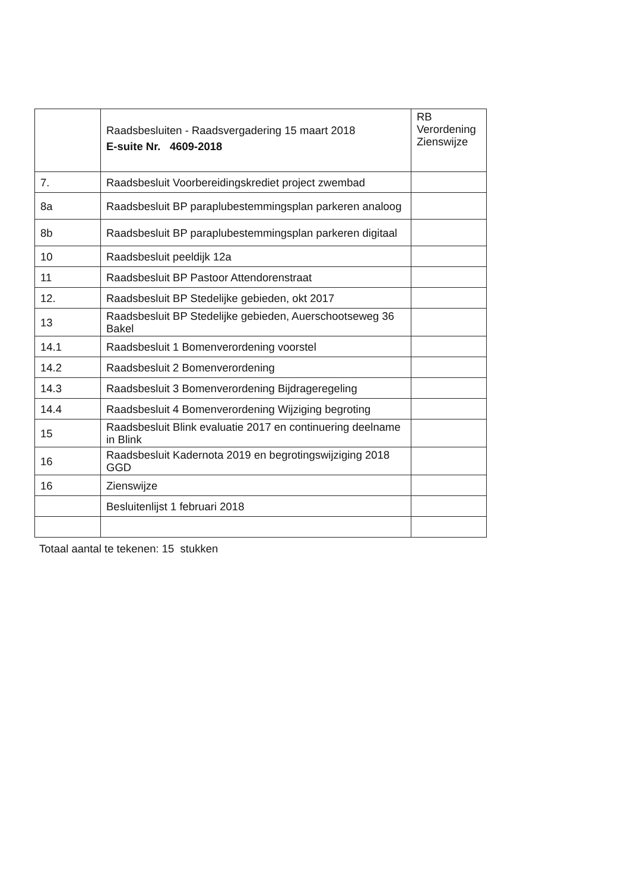| | Raadsbesluiten - Raadsvergadering 15 maart 2018 E-suite Nr. 4609-2018 | RB Verordening Zienswijze |
| --- | --- | --- |
| 7. | Raadsbesluit Voorbereidingskrediet project zwembad | |
| 8a | Raadsbesluit BP paraplubestemmingsplan parkeren analoog | |
| 8b | Raadsbesluit BP paraplubestemmingsplan parkeren digitaal | |
| 10 | Raadsbesluit peeldijk 12a | |
| 11 | Raadsbesluit BP Pastoor Attendorenstraat | |
| 12. | Raadsbesluit BP Stedelijke gebieden, okt 2017 | |
| 13 | Raadsbesluit BP Stedelijke gebieden, Auerschootseweg 36 Bakel | |
| 14.1 | Raadsbesluit 1 Bomenverordening voorstel | |
| 14.2 | Raadsbesluit 2 Bomenverordening | |
| 14.3 | Raadsbesluit 3 Bomenverordening Bijdrageregeling | |
| 14.4 | Raadsbesluit 4 Bomenverordening Wijziging begroting | |
| 15 | Raadsbesluit Blink evaluatie 2017 en continuering deelname in Blink | |
| 16 | Raadsbesluit Kadernota 2019 en begrotingswijziging 2018 GGD | |
| 16 | Zienswijze | |
| | Besluitenlijst 1 februari 2018 | |
Totaal aantal te tekenen: 15 stukken